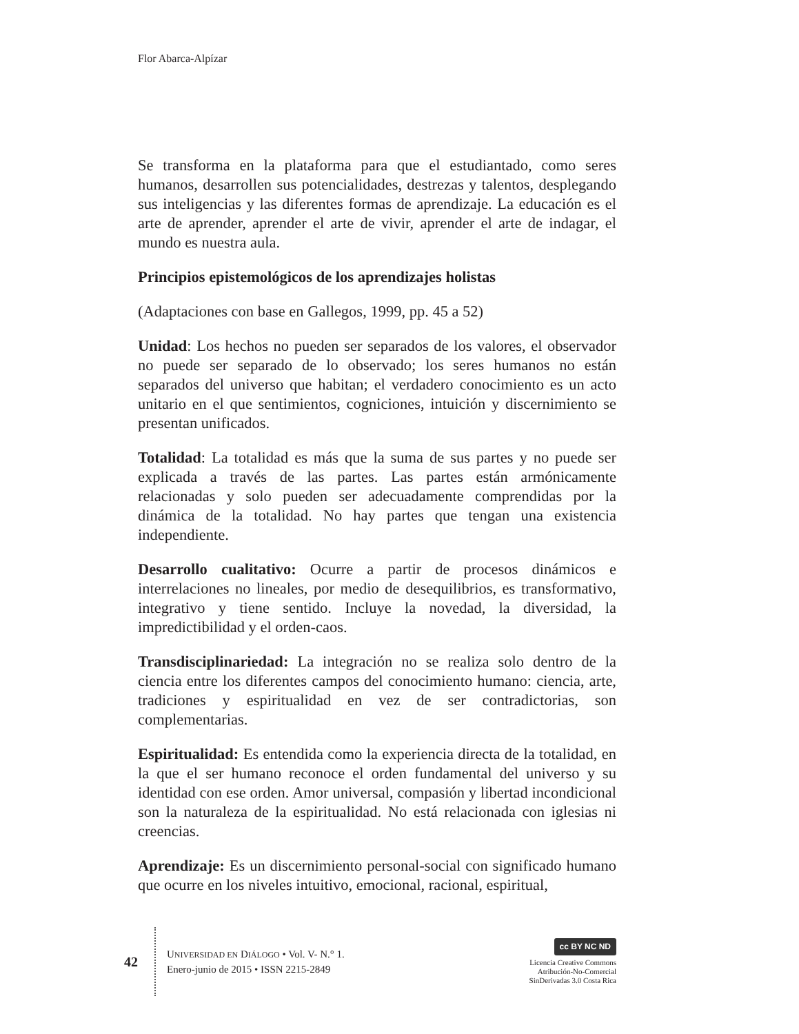Flor Abarca-Alpízar
Se transforma en la plataforma para que el estudiantado, como seres humanos, desarrollen sus potencialidades, destrezas y talentos, desplegando sus inteligencias y las diferentes formas de aprendizaje. La educación es el arte de aprender, aprender el arte de vivir, aprender el arte de indagar, el mundo es nuestra aula.
Principios epistemológicos de los aprendizajes holistas
(Adaptaciones con base en Gallegos, 1999, pp. 45 a 52)
Unidad: Los hechos no pueden ser separados de los valores, el observador no puede ser separado de lo observado; los seres humanos no están separados del universo que habitan; el verdadero conocimiento es un acto unitario en el que sentimientos, cogniciones, intuición y discernimiento se presentan unificados.
Totalidad: La totalidad es más que la suma de sus partes y no puede ser explicada a través de las partes. Las partes están armónicamente relacionadas y solo pueden ser adecuadamente comprendidas por la dinámica de la totalidad. No hay partes que tengan una existencia independiente.
Desarrollo cualitativo: Ocurre a partir de procesos dinámicos e interrelaciones no lineales, por medio de desequilibrios, es transformativo, integrativo y tiene sentido. Incluye la novedad, la diversidad, la impredictibilidad y el orden-caos.
Transdisciplinariedad: La integración no se realiza solo dentro de la ciencia entre los diferentes campos del conocimiento humano: ciencia, arte, tradiciones y espiritualidad en vez de ser contradictorias, son complementarias.
Espiritualidad: Es entendida como la experiencia directa de la totalidad, en la que el ser humano reconoce el orden fundamental del universo y su identidad con ese orden. Amor universal, compasión y libertad incondicional son la naturaleza de la espiritualidad. No está relacionada con iglesias ni creencias.
Aprendizaje: Es un discernimiento personal-social con significado humano que ocurre en los niveles intuitivo, emocional, racional, espiritual,
42
UNIVERSIDAD EN DIÁLOGO • Vol. V- N.° 1.
Enero-junio de 2015 • ISSN 2215-2849
cc BY NC ND
Licencia Creative Commons
Atribución-No-Comercial
SinDerivadas 3.0 Costa Rica